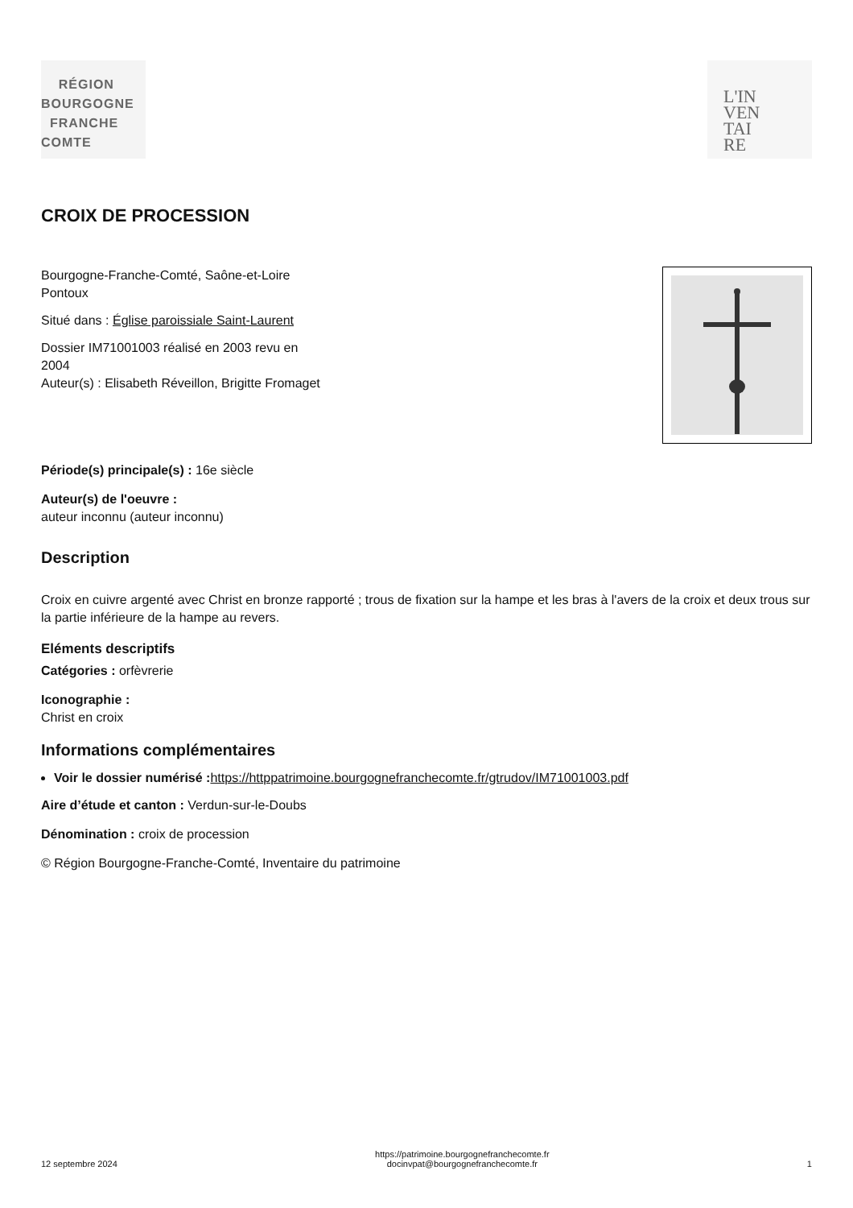RÉGION
BOURGOGNE
FRANCHE
COMTE
L'IN
VEN
TAI
RE
CROIX DE PROCESSION
Bourgogne-Franche-Comté, Saône-et-Loire
Pontoux
Situé dans : Église paroissiale Saint-Laurent
Dossier IM71001003 réalisé en 2003 revu en
2004
Auteur(s) : Elisabeth Réveillon, Brigitte Fromaget
Période(s) principale(s) : 16e siècle
Auteur(s) de l'oeuvre :
auteur inconnu (auteur inconnu)
Description
Croix en cuivre argenté avec Christ en bronze rapporté ; trous de fixation sur la hampe et les bras à l'avers de la croix et deux trous sur la partie inférieure de la hampe au revers.
Eléments descriptifs
Catégories : orfèvrerie
Iconographie :
Christ en croix
Informations complémentaires
Voir le dossier numérisé : https://httppatrimoine.bourgognefranchecomte.fr/gtrudov/IM71001003.pdf
Aire d’étude et canton : Verdun-sur-le-Doubs
Dénomination : croix de procession
© Région Bourgogne-Franche-Comté, Inventaire du patrimoine
12 septembre 2024 https://patrimoine.bourgognefranchecomte.fr
docinvpat@bourgognefranchecomte.fr 1